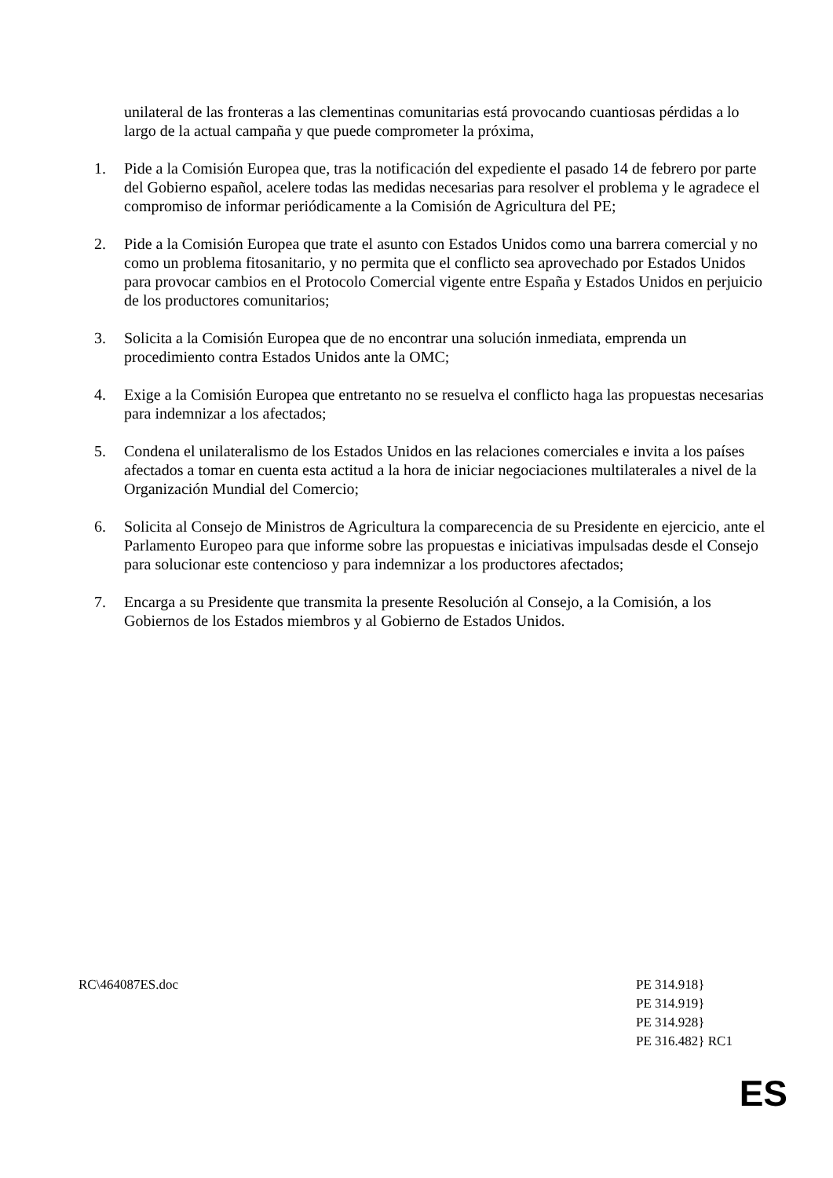unilateral de las fronteras a las clementinas comunitarias está provocando cuantiosas pérdidas a lo largo de la actual campaña y que puede comprometer la próxima,
1. Pide a la Comisión Europea que, tras la notificación del expediente el pasado 14 de febrero por parte del Gobierno español, acelere todas las medidas necesarias para resolver el problema y le agradece el compromiso de informar periódicamente a la Comisión de Agricultura del PE;
2. Pide a la Comisión Europea que trate el asunto con Estados Unidos como una barrera comercial y no como un problema fitosanitario, y no permita que el conflicto sea aprovechado por Estados Unidos para provocar cambios en el Protocolo Comercial vigente entre España y Estados Unidos en perjuicio de los productores comunitarios;
3. Solicita a la Comisión Europea que de no encontrar una solución inmediata, emprenda un procedimiento contra Estados Unidos ante la OMC;
4. Exige a la Comisión Europea que entretanto no se resuelva el conflicto haga las propuestas necesarias para indemnizar a los afectados;
5. Condena el unilateralismo de los Estados Unidos en las relaciones comerciales e invita a los países afectados a tomar en cuenta esta actitud a la hora de iniciar negociaciones multilaterales a nivel de la Organización Mundial del Comercio;
6. Solicita al Consejo de Ministros de Agricultura la comparecencia de su Presidente en ejercicio, ante el Parlamento Europeo para que informe sobre las propuestas e iniciativas impulsadas desde el Consejo para solucionar este contencioso y para indemnizar a los productores afectados;
7. Encarga a su Presidente que transmita la presente Resolución al Consejo, a la Comisión, a los Gobiernos de los Estados miembros y al Gobierno de Estados Unidos.
RC\464087ES.doc PE 314.918}
PE 314.919}
PE 314.928}
PE 316.482} RC1
ES